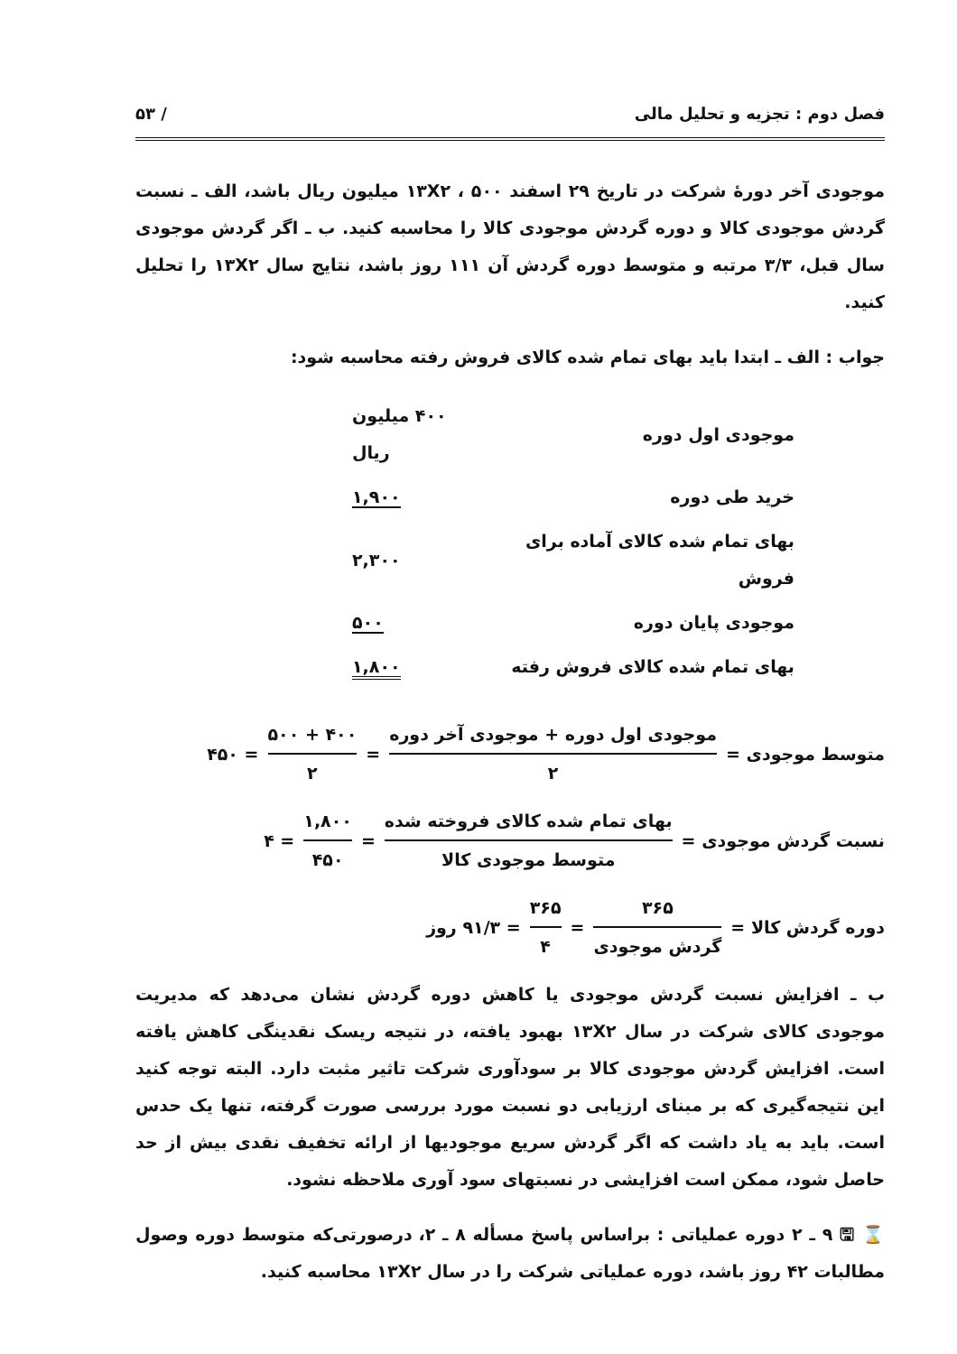فصل دوم : تجزیه و تحلیل مالی / ۵۳
موجودی آخر دورهٔ شرکت در تاریخ ۲۹ اسفند ۱۳X۲ ، ۵۰۰ میلیون ریال باشد، الف ـ نسبت گردش موجودی کالا و دوره گردش موجودی کالا را محاسبه کنید. ب ـ اگر گردش موجودی سال قبل، ۳/۳ مرتبه و متوسط دوره گردش آن ۱۱۱ روز باشد، نتایج سال ۱۳X۲ را تحلیل کنید.
جواب : الف ـ ابتدا باید بهای تمام شده کالای فروش رفته محاسبه شود:
| موجودی اول دوره | ۴۰۰ میلیون ریال |
| خرید طی دوره | ۱,۹۰۰ |
| بهای تمام شده کالای آماده برای فروش | ۲,۳۰۰ |
| موجودی پایان دوره | ۵۰۰ |
| بهای تمام شده کالای فروش رفته | ۱,۸۰۰ |
متوسط موجودی = موجودی اول دوره + موجودی آخر دوره ۲ = ۴۰۰ + ۵۰۰ ۲ = ۴۵۰
نسبت گردش موجودی = بهای تمام شده کالای فروخته شده متوسط موجودی کالا = ۱,۸۰۰ ۴۵۰ = ۴
دوره گردش کالا = ۳۶۵ گردش موجودی = ۳۶۵ ۴ = ۹۱/۳ روز
ب ـ افزایش نسبت گردش موجودی یا کاهش دوره گردش نشان می‌دهد که مدیریت موجودی کالای شرکت در سال ۱۳X۲ بهبود یافته، در نتیجه ریسک نقدینگی کاهش یافته است. افزایش گردش موجودی کالا بر سودآوری شرکت تاثیر مثبت دارد. البته توجه کنید این نتیجه‌گیری که بر مبنای ارزیابی دو نسبت مورد بررسی صورت گرفته، تنها یک حدس است. باید به یاد داشت که اگر گردش سریع موجودیها از ارائه تخفیف نقدی بیش از حد حاصل شود، ممکن است افزایشی در نسبتهای سود آوری ملاحظه نشود.
⌛ 🖫 ۹ ـ ۲ دوره عملیاتی : براساس پاسخ مسأله ۸ ـ ۲، درصورتی‌که متوسط دوره وصول مطالبات ۴۲ روز باشد، دوره عملیاتی شرکت را در سال ۱۳X۲ محاسبه کنید.